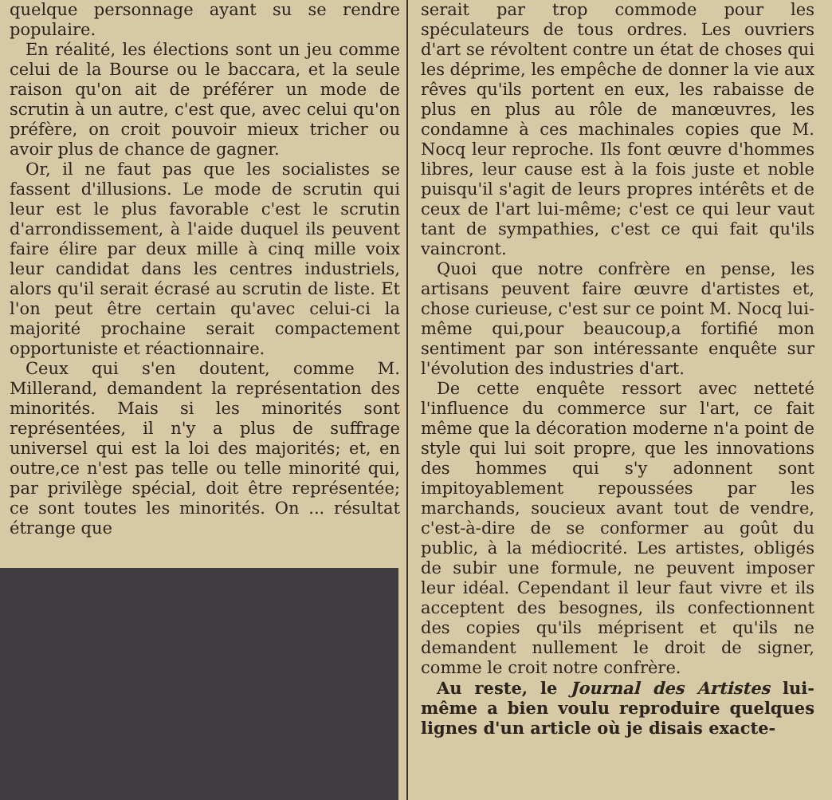quelque personnage ayant su se rendre populaire.
En réalité, les élections sont un jeu comme celui de la Bourse ou le baccara, et la seule raison qu'on ait de préférer un mode de scrutin à un autre, c'est que, avec celui qu'on préfère, on croit pouvoir mieux tricher ou avoir plus de chance de gagner.
Or, il ne faut pas que les socialistes se fassent d'illusions. Le mode de scrutin qui leur est le plus favorable c'est le scrutin d'arrondissement, à l'aide duquel ils peuvent faire élire par deux mille à cinq mille voix leur candidat dans les centres industriels, alors qu'il serait écrasé au scrutin de liste. Et l'on peut être certain qu'avec celui-ci la majorité prochaine serait compactement opportuniste et réactionnaire.
Ceux qui s'en doutent, comme M. Millerand, demandent la représentation des minorités. Mais si les minorités sont représentées, il n'y a plus de suffrage universel qui est la loi des majorités; et, en outre,ce n'est pas telle ou telle minorité qui, par privilège spécial, doit être représentée; ce sont toutes les minorités. On ... résultat étrange que
serait par trop commode pour les spéculateurs de tous ordres. Les ouvriers d'art se révoltent contre un état de choses qui les déprime, les empêche de donner la vie aux rêves qu'ils portent en eux, les rabaisse de plus en plus au rôle de manœuvres, les condamne à ces machinales copies que M. Nocq leur reproche. Ils font œuvre d'hommes libres, leur cause est à la fois juste et noble puisqu'il s'agit de leurs propres intérêts et de ceux de l'art lui-même; c'est ce qui leur vaut tant de sympathies, c'est ce qui fait qu'ils vaincront.
Quoi que notre confrère en pense, les artisans peuvent faire œuvre d'artistes et, chose curieuse, c'est sur ce point M. Nocq lui-même qui,pour beaucoup,a fortifié mon sentiment par son intéressante enquête sur l'évolution des industries d'art.
De cette enquête ressort avec netteté l'influence du commerce sur l'art, ce fait même que la décoration moderne n'a point de style qui lui soit propre, que les innovations des hommes qui s'y adonnent sont impitoyablement repoussées par les marchands, soucieux avant tout de vendre, c'est-à-dire de se conformer au goût du public, à la médiocrité. Les artistes, obligés de subir une formule, ne peuvent imposer leur idéal. Cependant il leur faut vivre et ils acceptent des besognes, ils confectionnent des copies qu'ils méprisent et qu'ils ne demandent nullement le droit de signer, comme le croit notre confrère.
Au reste, le Journal des Artistes lui-même a bien voulu reproduire quelques lignes d'un article où je disais exacte-